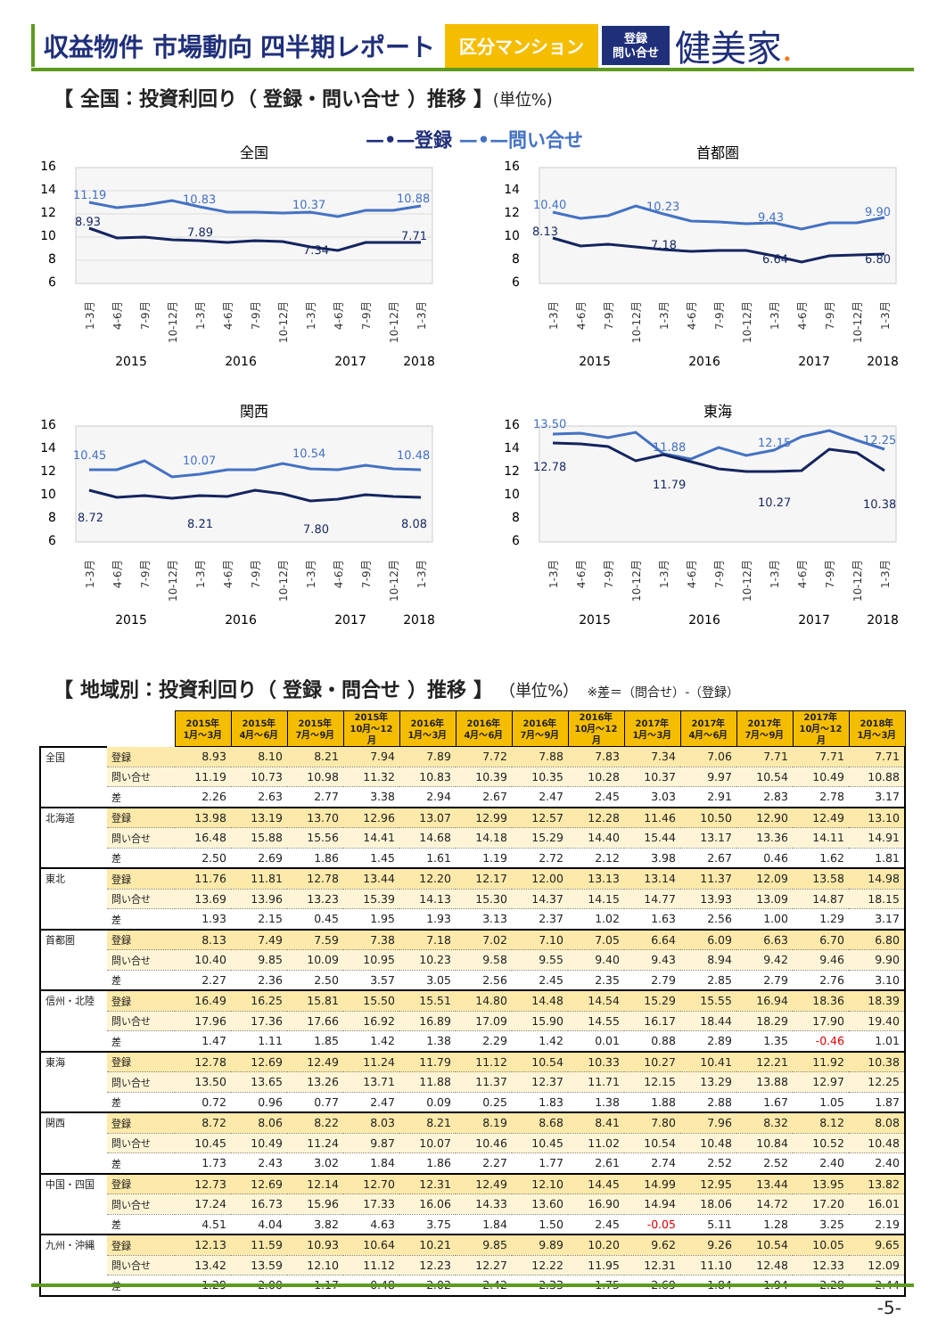収益物件 市場動向 四半期レポート
区分マンション
登録
問い合せ
健美家.
【 全国：投資利回り（ 登録・問い合せ ）推移 】(単位%)
—•—登録 —•—問い合せ
全国
16
14
12
10
8
6
11.19
10.83
10.37
10.88
8.93
7.89
7.34
7.71
1-3月
4-6月
7-9月
10-12月
1-3月
4-6月
7-9月
10-12月
1-3月
4-6月
7-9月
10-12月
1-3月
2015
2016
2017
2018
首都圏
16
14
12
10
8
6
10.40
10.23
9.43
9.90
8.13
7.18
6.64
6.80
1-3月
4-6月
7-9月
10-12月
1-3月
4-6月
7-9月
10-12月
1-3月
4-6月
7-9月
10-12月
1-3月
2015
2016
2017
2018
関西
16
14
12
10
8
6
10.45
10.07
10.54
10.48
8.72
8.21
7.80
8.08
1-3月
4-6月
7-9月
10-12月
1-3月
4-6月
7-9月
10-12月
1-3月
4-6月
7-9月
10-12月
1-3月
2015
2016
2017
2018
東海
16
14
12
10
8
6
13.50
11.88
12.15
12.25
12.78
11.79
10.27
10.38
1-3月
4-6月
7-9月
10-12月
1-3月
4-6月
7-9月
10-12月
1-3月
4-6月
7-9月
10-12月
1-3月
2015
2016
2017
2018
【 地域別：投資利回り（ 登録・問合せ ）推移 】 （単位%）　※差＝（問合せ）-（登録）
| | | 2015年 1月～3月 | 2015年 4月～6月 | 2015年 7月～9月 | 2015年 10月～12月 | 2016年 1月～3月 | 2016年 4月～6月 | 2016年 7月～9月 | 2016年 10月～12月 | 2017年 1月～3月 | 2017年 4月～6月 | 2017年 7月～9月 | 2017年 10月～12月 | 2018年 1月～3月 |
| 全国 | 登録 | 8.93 | 8.10 | 8.21 | 7.94 | 7.89 | 7.72 | 7.88 | 7.83 | 7.34 | 7.06 | 7.71 | 7.71 | 7.71 |
| | 問い合せ | 11.19 | 10.73 | 10.98 | 11.32 | 10.83 | 10.39 | 10.35 | 10.28 | 10.37 | 9.97 | 10.54 | 10.49 | 10.88 |
| | 差 | 2.26 | 2.63 | 2.77 | 3.38 | 2.94 | 2.67 | 2.47 | 2.45 | 3.03 | 2.91 | 2.83 | 2.78 | 3.17 |
| 北海道 | 登録 | 13.98 | 13.19 | 13.70 | 12.96 | 13.07 | 12.99 | 12.57 | 12.28 | 11.46 | 10.50 | 12.90 | 12.49 | 13.10 |
| | 問い合せ | 16.48 | 15.88 | 15.56 | 14.41 | 14.68 | 14.18 | 15.29 | 14.40 | 15.44 | 13.17 | 13.36 | 14.11 | 14.91 |
| | 差 | 2.50 | 2.69 | 1.86 | 1.45 | 1.61 | 1.19 | 2.72 | 2.12 | 3.98 | 2.67 | 0.46 | 1.62 | 1.81 |
| 東北 | 登録 | 11.76 | 11.81 | 12.78 | 13.44 | 12.20 | 12.17 | 12.00 | 13.13 | 13.14 | 11.37 | 12.09 | 13.58 | 14.98 |
| | 問い合せ | 13.69 | 13.96 | 13.23 | 15.39 | 14.13 | 15.30 | 14.37 | 14.15 | 14.77 | 13.93 | 13.09 | 14.87 | 18.15 |
| | 差 | 1.93 | 2.15 | 0.45 | 1.95 | 1.93 | 3.13 | 2.37 | 1.02 | 1.63 | 2.56 | 1.00 | 1.29 | 3.17 |
| 首都圏 | 登録 | 8.13 | 7.49 | 7.59 | 7.38 | 7.18 | 7.02 | 7.10 | 7.05 | 6.64 | 6.09 | 6.63 | 6.70 | 6.80 |
| | 問い合せ | 10.40 | 9.85 | 10.09 | 10.95 | 10.23 | 9.58 | 9.55 | 9.40 | 9.43 | 8.94 | 9.42 | 9.46 | 9.90 |
| | 差 | 2.27 | 2.36 | 2.50 | 3.57 | 3.05 | 2.56 | 2.45 | 2.35 | 2.79 | 2.85 | 2.79 | 2.76 | 3.10 |
| 信州・北陸 | 登録 | 16.49 | 16.25 | 15.81 | 15.50 | 15.51 | 14.80 | 14.48 | 14.54 | 15.29 | 15.55 | 16.94 | 18.36 | 18.39 |
| | 問い合せ | 17.96 | 17.36 | 17.66 | 16.92 | 16.89 | 17.09 | 15.90 | 14.55 | 16.17 | 18.44 | 18.29 | 17.90 | 19.40 |
| | 差 | 1.47 | 1.11 | 1.85 | 1.42 | 1.38 | 2.29 | 1.42 | 0.01 | 0.88 | 2.89 | 1.35 | -0.46 | 1.01 |
| 東海 | 登録 | 12.78 | 12.69 | 12.49 | 11.24 | 11.79 | 11.12 | 10.54 | 10.33 | 10.27 | 10.41 | 12.21 | 11.92 | 10.38 |
| | 問い合せ | 13.50 | 13.65 | 13.26 | 13.71 | 11.88 | 11.37 | 12.37 | 11.71 | 12.15 | 13.29 | 13.88 | 12.97 | 12.25 |
| | 差 | 0.72 | 0.96 | 0.77 | 2.47 | 0.09 | 0.25 | 1.83 | 1.38 | 1.88 | 2.88 | 1.67 | 1.05 | 1.87 |
| 関西 | 登録 | 8.72 | 8.06 | 8.22 | 8.03 | 8.21 | 8.19 | 8.68 | 8.41 | 7.80 | 7.96 | 8.32 | 8.12 | 8.08 |
| | 問い合せ | 10.45 | 10.49 | 11.24 | 9.87 | 10.07 | 10.46 | 10.45 | 11.02 | 10.54 | 10.48 | 10.84 | 10.52 | 10.48 |
| | 差 | 1.73 | 2.43 | 3.02 | 1.84 | 1.86 | 2.27 | 1.77 | 2.61 | 2.74 | 2.52 | 2.52 | 2.40 | 2.40 |
| 中国・四国 | 登録 | 12.73 | 12.69 | 12.14 | 12.70 | 12.31 | 12.49 | 12.10 | 14.45 | 14.99 | 12.95 | 13.44 | 13.95 | 13.82 |
| | 問い合せ | 17.24 | 16.73 | 15.96 | 17.33 | 16.06 | 14.33 | 13.60 | 16.90 | 14.94 | 18.06 | 14.72 | 17.20 | 16.01 |
| | 差 | 4.51 | 4.04 | 3.82 | 4.63 | 3.75 | 1.84 | 1.50 | 2.45 | -0.05 | 5.11 | 1.28 | 3.25 | 2.19 |
| 九州・沖縄 | 登録 | 12.13 | 11.59 | 10.93 | 10.64 | 10.21 | 9.85 | 9.89 | 10.20 | 9.62 | 9.26 | 10.54 | 10.05 | 9.65 |
| | 問い合せ | 13.42 | 13.59 | 12.10 | 11.12 | 12.23 | 12.27 | 12.22 | 11.95 | 12.31 | 11.10 | 12.48 | 12.33 | 12.09 |
| | 差 | 1.29 | 2.00 | 1.17 | 0.48 | 2.02 | 2.42 | 2.33 | 1.75 | 2.69 | 1.84 | 1.94 | 2.28 | 2.44 |
-5-